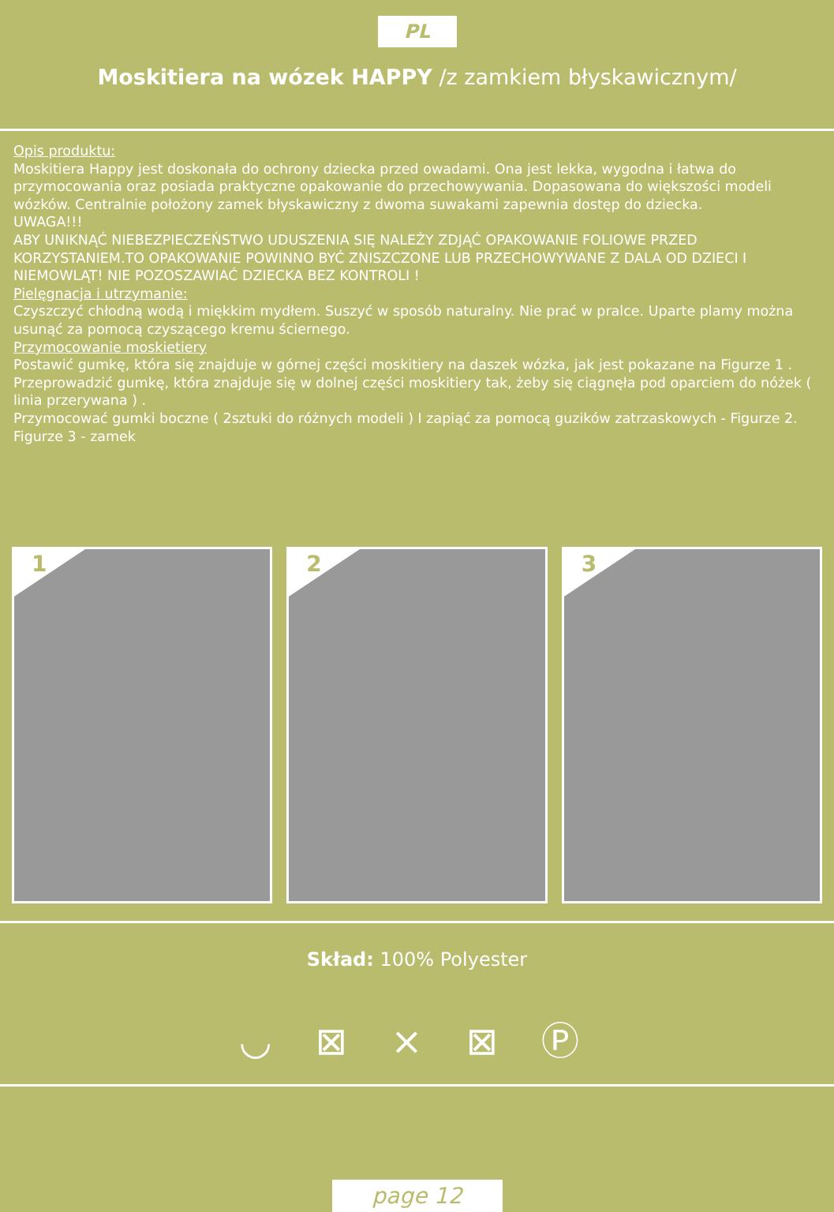PL
Moskitiera na wózek HAPPY /z zamkiem błyskawicznym/
Opis produktu:
Moskitiera Happy jest doskonała do ochrony dziecka przed owadami. Ona jest lekka, wygodna i łatwa do przymocowania oraz posiada praktyczne opakowanie do przechowywania. Dopasowana do większości modeli wózków. Centralnie położony zamek błyskawiczny z dwoma suwakami zapewnia dostęp do dziecka.
UWAGA!!!
ABY UNIKNĄĆ NIEBEZPIECZEŃSTWO UDUSZENIA SIĘ NALEŻY ZDJĄĆ OPAKOWANIE FOLIOWE PRZED KORZYSTANIEM.TO OPAKOWANIE POWINNO BYĆ ZNISZCZONE LUB PRZECHOWYWANE Z DALA OD DZIECI I NIEMOWLĄT! NIE POZOSZAWIAĆ DZIECKA BEZ KONTROLI !
Pielęgnacja i utrzymanie:
Czyszczyć chłodną wodą i miękkim mydłem. Suszyć w sposób naturalny. Nie prać w pralce. Uparte plamy można usunąć za pomocą czyszącego kremu ściernego.
Przymocowanie moskietiery
Postawić gumkę, która się znajduje w górnej części moskitiery na daszek wózka, jak jest pokazane na Figurze 1 .
Przeprowadzić gumkę, która znajduje się w dolnej części moskitiery tak, żeby się ciągnęła pod oparciem do nóżek ( linia przerywana ) .
Przymocować gumki boczne ( 2sztuki do różnych modeli ) I zapiąć za pomocą guzików zatrzaskowych - Figurze 2.
Figurze 3 - zamek
1
2
3
Skład: 100% Polyester
◡ ⊠ ⨯ ⊠ Ⓟ
page 12